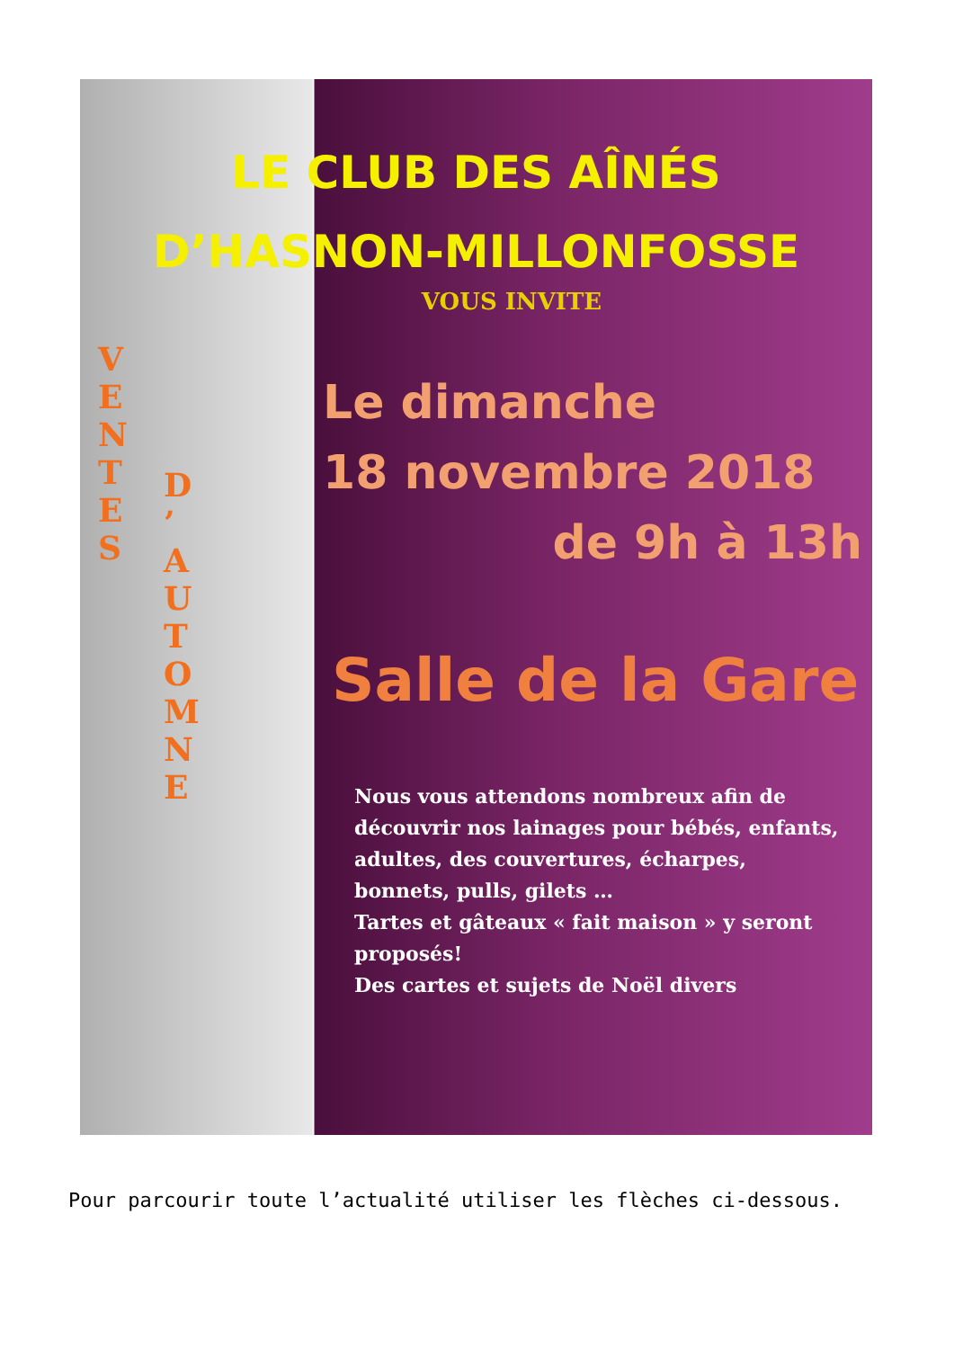LE CLUB DES AÎNÉS
D’HASNON-MILLONFOSSE
VOUS INVITE
VENTES
D’
AUTOMNE
Le dimanche
18 novembre 2018
de 9h à 13h
Salle de la Gare
Nous vous attendons nombreux afin de découvrir nos lainages pour bébés, enfants, adultes, des couvertures, écharpes, bonnets, pulls, gilets …
Tartes et gâteaux « fait maison » y seront proposés!
Des cartes et sujets de Noël divers
Pour parcourir toute l’actualité utiliser les flèches ci-dessous.